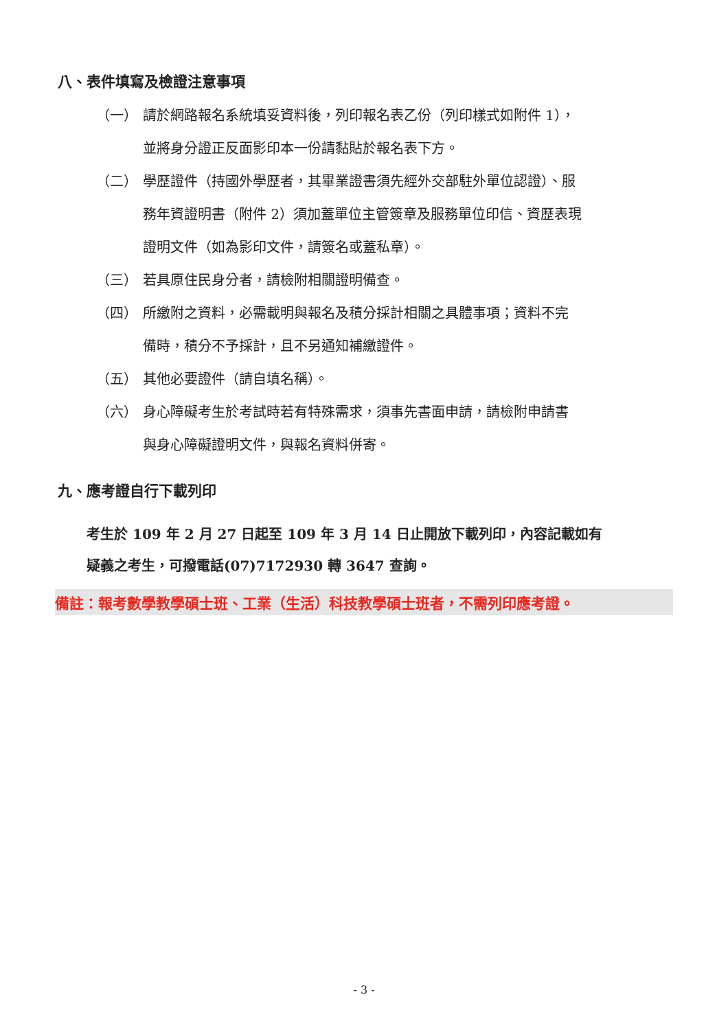八、表件填寫及檢證注意事項
（一） 請於網路報名系統填妥資料後，列印報名表乙份（列印樣式如附件 1），
並將身分證正反面影印本一份請黏貼於報名表下方。
（二） 學歷證件（持國外學歷者，其畢業證書須先經外交部駐外單位認證）、服
務年資證明書（附件 2）須加蓋單位主管簽章及服務單位印信、資歷表現
證明文件（如為影印文件，請簽名或蓋私章）。
（三） 若具原住民身分者，請檢附相關證明備查。
（四） 所繳附之資料，必需載明與報名及積分採計相關之具體事項；資料不完
備時，積分不予採計，且不另通知補繳證件。
（五） 其他必要證件（請自填名稱）。
（六） 身心障礙考生於考試時若有特殊需求，須事先書面申請，請檢附申請書
與身心障礙證明文件，與報名資料併寄。
九、應考證自行下載列印
考生於 109 年 2 月 27 日起至 109 年 3 月 14 日止開放下載列印，內容記載如有
疑義之考生，可撥電話(07)7172930 轉 3647 查詢。
備註：報考數學教學碩士班、工業（生活）科技教學碩士班者，不需列印應考證。
- 3 -